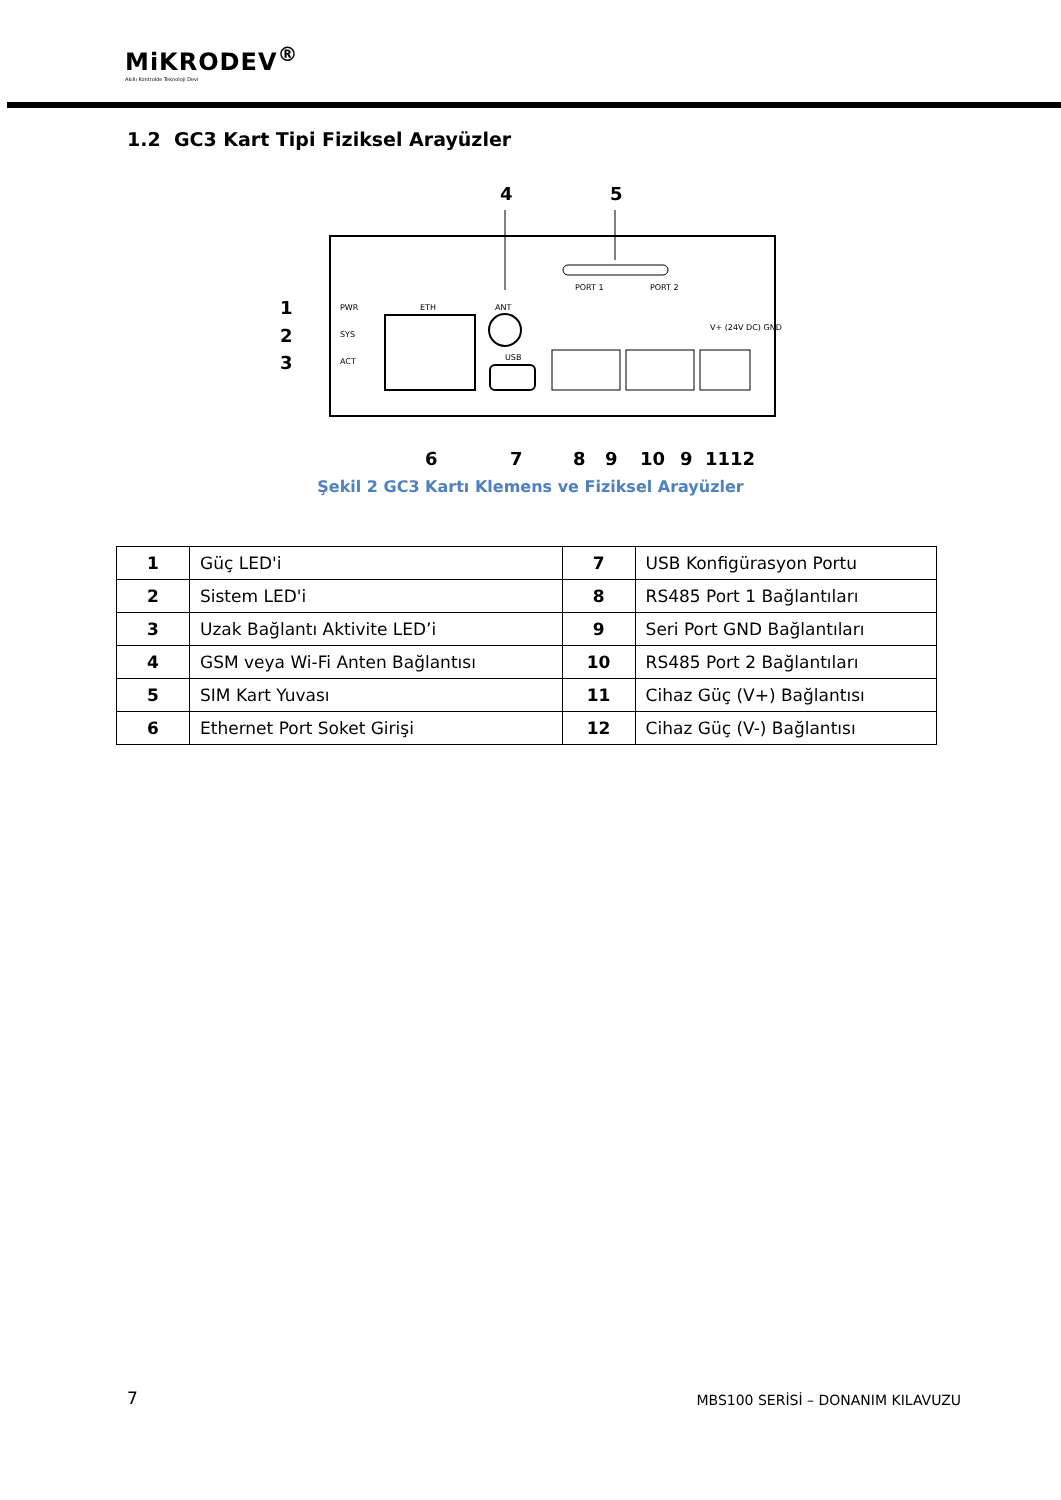MiKRODEV<sup>®</sup>
Akıllı Kontrolde Teknoloji Devi
1.2 GC3 Kart Tipi Fiziksel Arayüzler
4
5
1
2
3
PWR
SYS
ACT
ETH
ANT
USB
PORT 1
PORT 2
V+ (24V DC) GND
6
7
8
9
10
9
11
12
Şekil 2 GC3 Kartı Klemens ve Fiziksel Arayüzler
| 1 | Güç LED'i | 7 | USB Konfigürasyon Portu |
| 2 | Sistem LED'i | 8 | RS485 Port 1 Bağlantıları |
| 3 | Uzak Bağlantı Aktivite LED’i | 9 | Seri Port GND Bağlantıları |
| 4 | GSM veya Wi-Fi Anten Bağlantısı | 10 | RS485 Port 2 Bağlantıları |
| 5 | SIM Kart Yuvası | 11 | Cihaz Güç (V+) Bağlantısı |
| 6 | Ethernet Port Soket Girişi | 12 | Cihaz Güç (V-) Bağlantısı |
7
MBS100 SERİSİ – DONANIM KILAVUZU